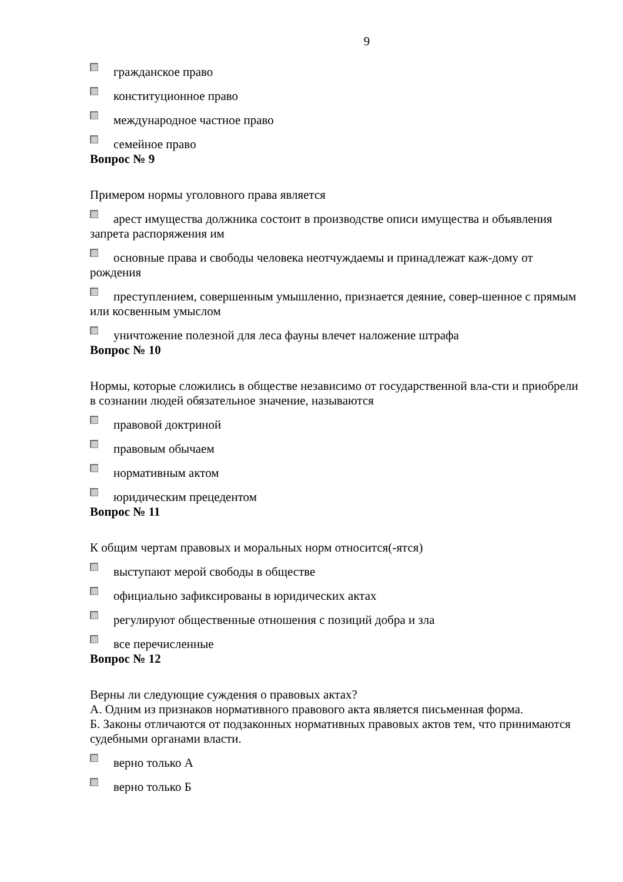9
гражданское право
конституционное право
международное частное право
семейное право
Вопрос № 9
Примером нормы уголовного права является
арест имущества должника состоит в производстве описи имущества и объявления запрета распоряжения им
основные права и свободы человека неотчуждаемы и принадлежат каж-дому от рождения
преступлением, совершенным умышленно, признается деяние, совер-шенное с прямым или косвенным умыслом
уничтожение полезной для леса фауны влечет наложение штрафа
Вопрос № 10
Нормы, которые сложились в обществе независимо от государственной вла-сти и приобрели в сознании людей обязательное значение, называются
правовой доктриной
правовым обычаем
нормативным актом
юридическим прецедентом
Вопрос № 11
К общим чертам правовых и моральных норм относится(-ятся)
выступают мерой свободы в обществе
официально зафиксированы в юридических актах
регулируют общественные отношения с позиций добра и зла
все перечисленные
Вопрос № 12
Верны ли следующие суждения о правовых актах?
А. Одним из признаков нормативного правового акта является письменная форма.
Б. Законы отличаются от подзаконных нормативных правовых актов тем, что принимаются судебными органами власти.
верно только А
верно только Б